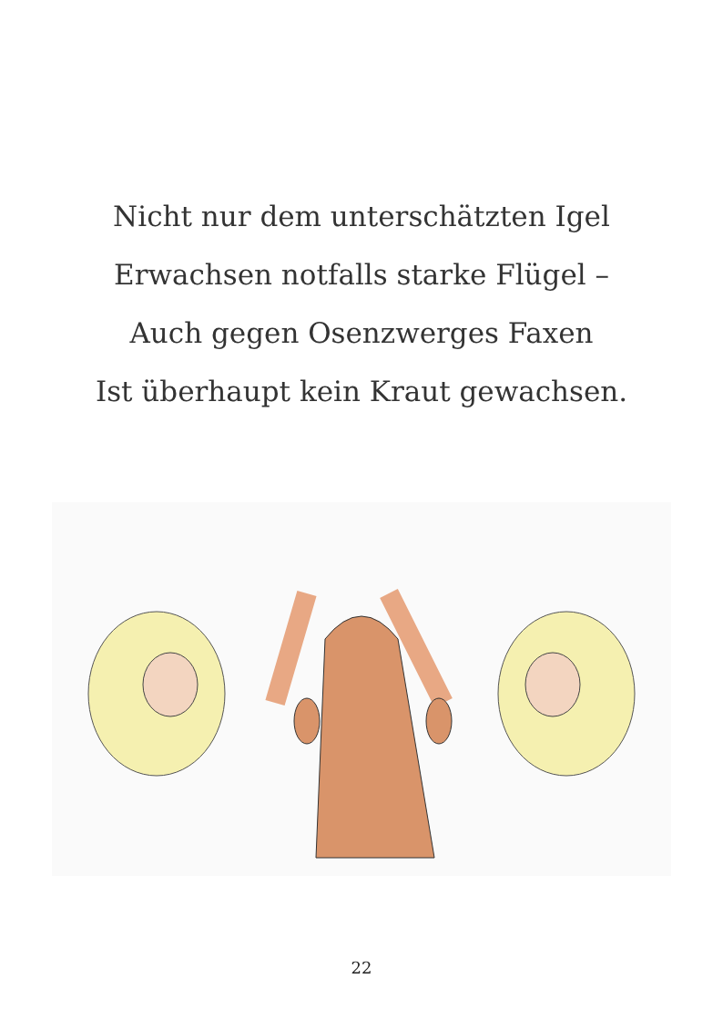Nicht nur dem unterschätzten Igel
Erwachsen notfalls starke Flügel –
Auch gegen Osenzwerges Faxen
Ist überhaupt kein Kraut gewachsen.
22